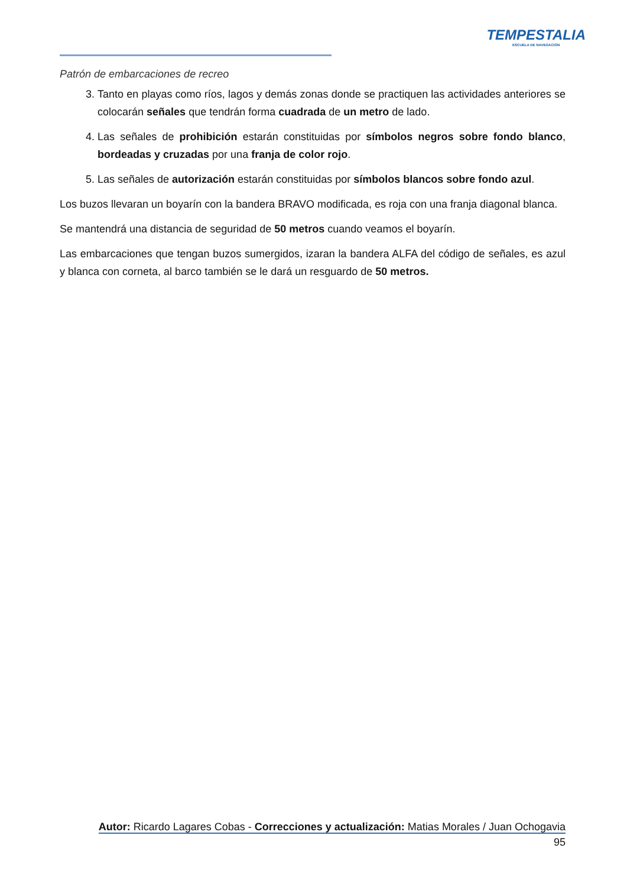TEMPESTALIA
ESCUELA DE NAVEGACIÓN
Patrón de embarcaciones de recreo
3. Tanto en playas como ríos, lagos y demás zonas donde se practiquen las actividades anteriores se colocarán señales que tendrán forma cuadrada de un metro de lado.
4. Las señales de prohibición estarán constituidas por símbolos negros sobre fondo blanco, bordeadas y cruzadas por una franja de color rojo.
5. Las señales de autorización estarán constituidas por símbolos blancos sobre fondo azul.
Los buzos llevaran un boyarín con la bandera BRAVO modificada, es roja con una franja diagonal blanca.
Se mantendrá una distancia de seguridad de 50 metros cuando veamos el boyarín.
Las embarcaciones que tengan buzos sumergidos, izaran la bandera ALFA del código de señales, es azul y blanca con corneta, al barco también se le dará un resguardo de 50 metros.
Autor: Ricardo Lagares Cobas - Correcciones y actualización: Matias Morales / Juan Ochogavia
95